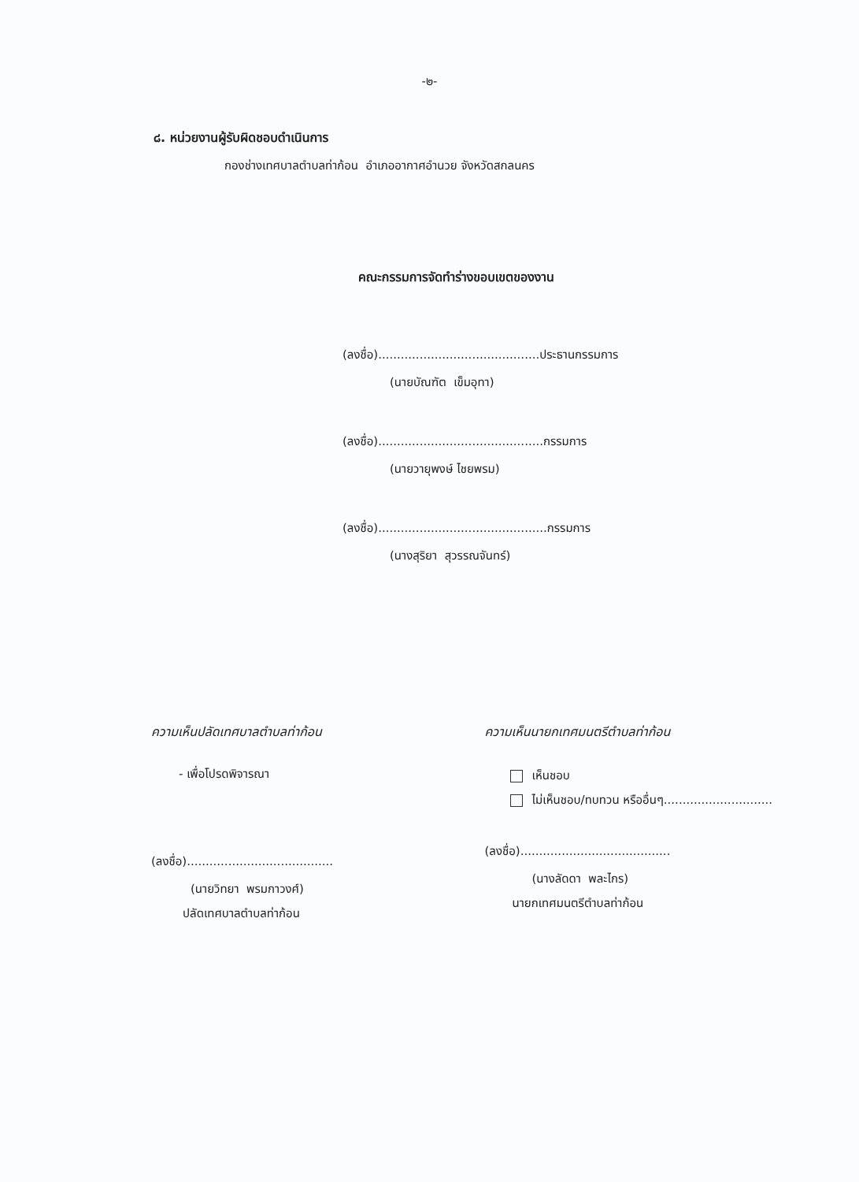-๒-
๘. หน่วยงานผู้รับผิดชอบดำเนินการ
กองช่างเทศบาลตำบลท่าก้อน อำเภออากาศอำนวย จังหวัดสกลนคร
คณะกรรมการจัดทำร่างขอบเขตของงาน
(ลงชื่อ)...........................................ประธานกรรมการ
(นายบัณฑัต เข็มอุทา)
(ลงชื่อ)............................................กรรมการ
(นายวายุพงษ์ ไชยพรม)
(ลงชื่อ).............................................กรรมการ
(นางสุริยา สุวรรณจันทร์)
ความเห็นปลัดเทศบาลตำบลท่าก้อน
- เพื่อโปรดพิจารณา
(ลงชื่อ).......................................
(นายวิทยา พรมกาวงศ์)
ปลัดเทศบาลตำบลท่าก้อน
ความเห็นนายกเทศมนตรีตำบลท่าก้อน
เห็นชอบ
ไม่เห็นชอบ/ทบทวน หรืออื่นๆ.............................
(ลงชื่อ)........................................
(นางลัดดา พละไกร)
นายกเทศมนตรีตำบลท่าก้อน